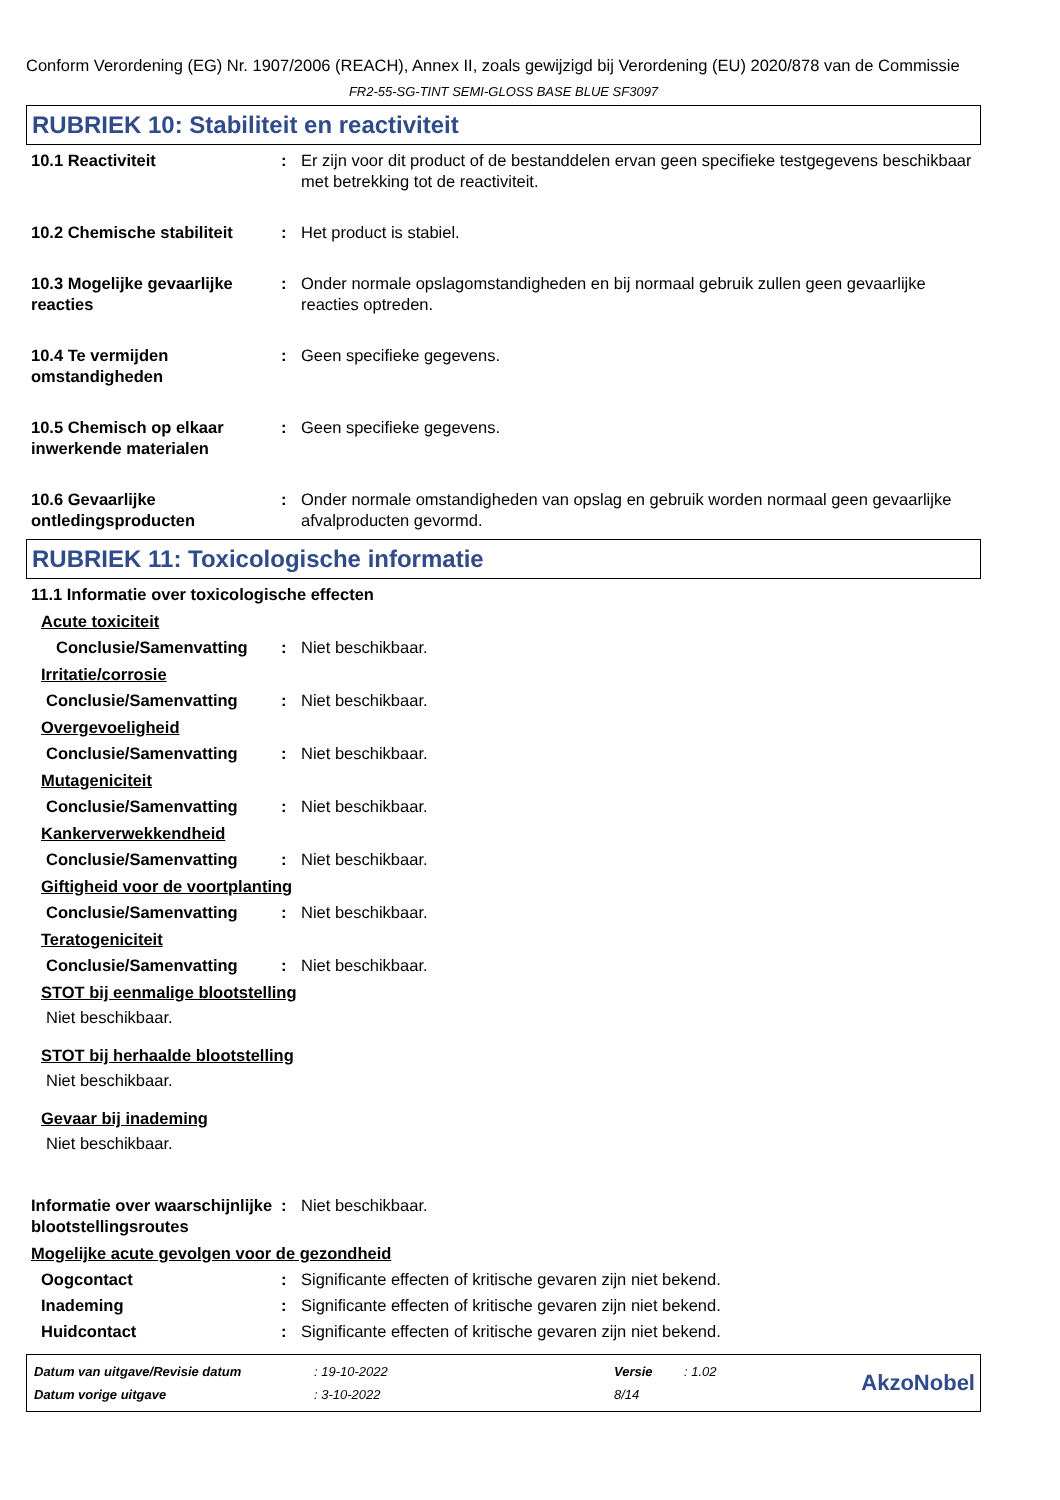Conform Verordening (EG) Nr. 1907/2006 (REACH), Annex II, zoals gewijzigd bij Verordening (EU) 2020/878 van de Commissie
FR2-55-SG-TINT SEMI-GLOSS BASE BLUE SF3097
RUBRIEK 10: Stabiliteit en reactiviteit
10.1 Reactiviteit : Er zijn voor dit product of de bestanddelen ervan geen specifieke testgegevens beschikbaar met betrekking tot de reactiviteit.
10.2 Chemische stabiliteit
: Het product is stabiel.
10.3 Mogelijke gevaarlijke reacties
: Onder normale opslagomstandigheden en bij normaal gebruik zullen geen gevaarlijke reacties optreden.
10.4 Te vermijden omstandigheden
: Geen specifieke gegevens.
10.5 Chemisch op elkaar inwerkende materialen
: Geen specifieke gegevens.
10.6 Gevaarlijke ontledingsproducten
: Onder normale omstandigheden van opslag en gebruik worden normaal geen gevaarlijke afvalproducten gevormd.
RUBRIEK 11: Toxicologische informatie
11.1 Informatie over toxicologische effecten
Acute toxiciteit
Conclusie/Samenvatting : Niet beschikbaar.
Irritatie/corrosie
Conclusie/Samenvatting : Niet beschikbaar.
Overgevoeligheid
Conclusie/Samenvatting : Niet beschikbaar.
Mutageniciteit
Conclusie/Samenvatting : Niet beschikbaar.
Kankerverwekkendheid
Conclusie/Samenvatting : Niet beschikbaar.
Giftigheid voor de voortplanting
Conclusie/Samenvatting : Niet beschikbaar.
Teratogeniciteit
Conclusie/Samenvatting : Niet beschikbaar.
STOT bij eenmalige blootstelling
Niet beschikbaar.
STOT bij herhaalde blootstelling
Niet beschikbaar.
Gevaar bij inademing
Niet beschikbaar.
Informatie over waarschijnlijke blootstellingsroutes
: Niet beschikbaar.
Mogelijke acute gevolgen voor de gezondheid
Oogcontact : Significante effecten of kritische gevaren zijn niet bekend.
Inademing : Significante effecten of kritische gevaren zijn niet bekend.
Huidcontact : Significante effecten of kritische gevaren zijn niet bekend.
| Datum van uitgave/Revisie datum | : 19-10-2022 | Versie | : 1.02 |
| Datum vorige uitgave | : 3-10-2022 | 8/14 | |
AkzoNobel